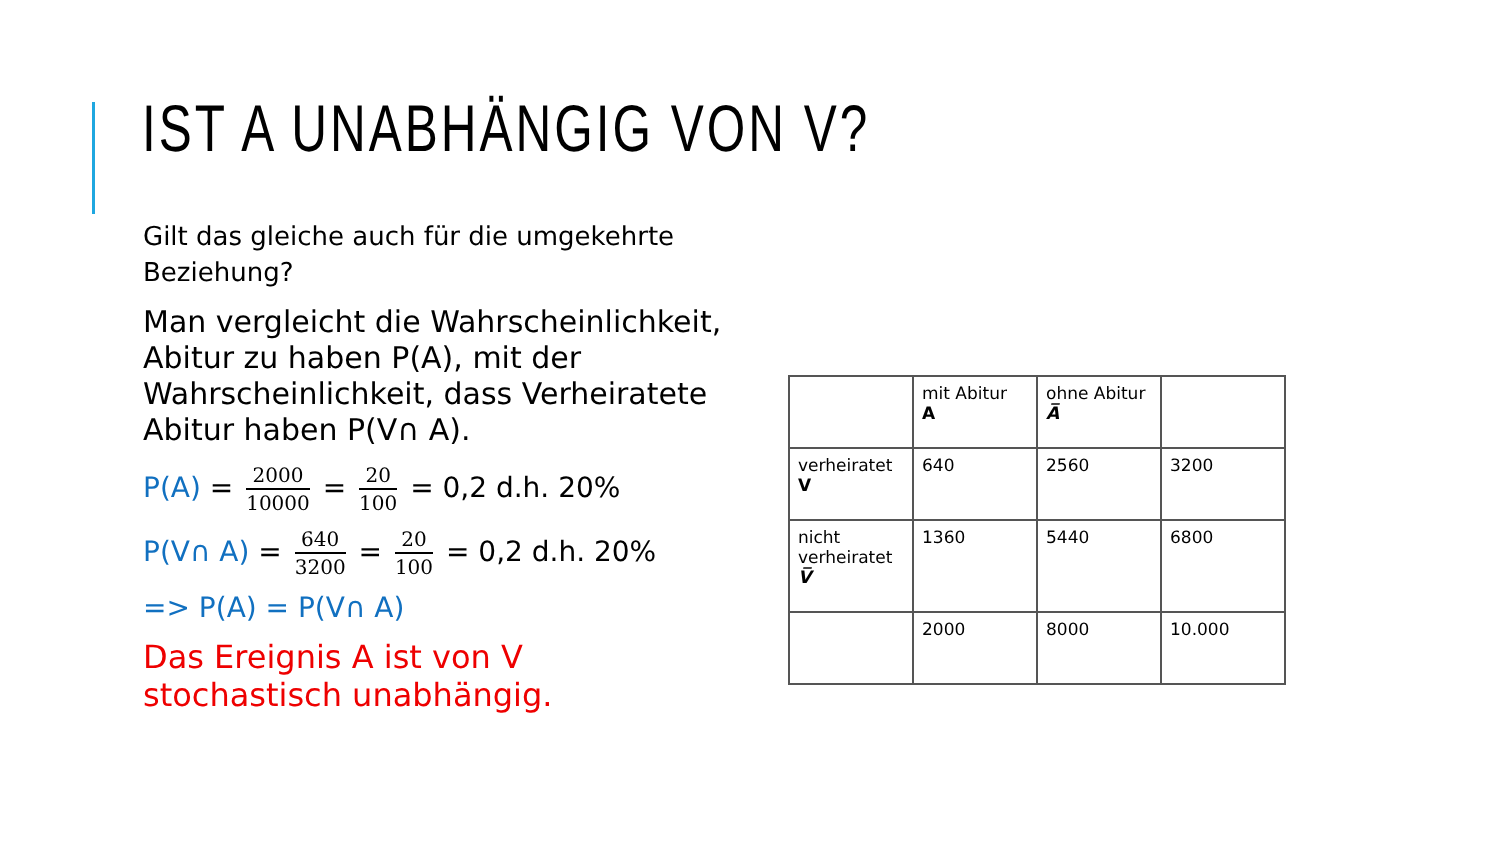IST A UNABHÄNGIG VON V?
Gilt das gleiche auch für die umgekehrte Beziehung?
Man vergleicht die Wahrscheinlichkeit, Abitur zu haben P(A), mit der Wahrscheinlichkeit, dass Verheiratete Abitur haben P(V∩ A).
P(A) = 2000 10000 = 20 100 = 0,2 d.h. 20%
P(V∩ A) = 640 3200 = 20 100 = 0,2 d.h. 20%
=> P(A) = P(V∩ A)
Das Ereignis A ist von V stochastisch unabhängig.
| | mit Abitur A | ohne Abitur A̅ | |
| verheiratet V | 640 | 2560 | 3200 |
| nicht verheiratet V̅ | 1360 | 5440 | 6800 |
| | 2000 | 8000 | 10.000 |